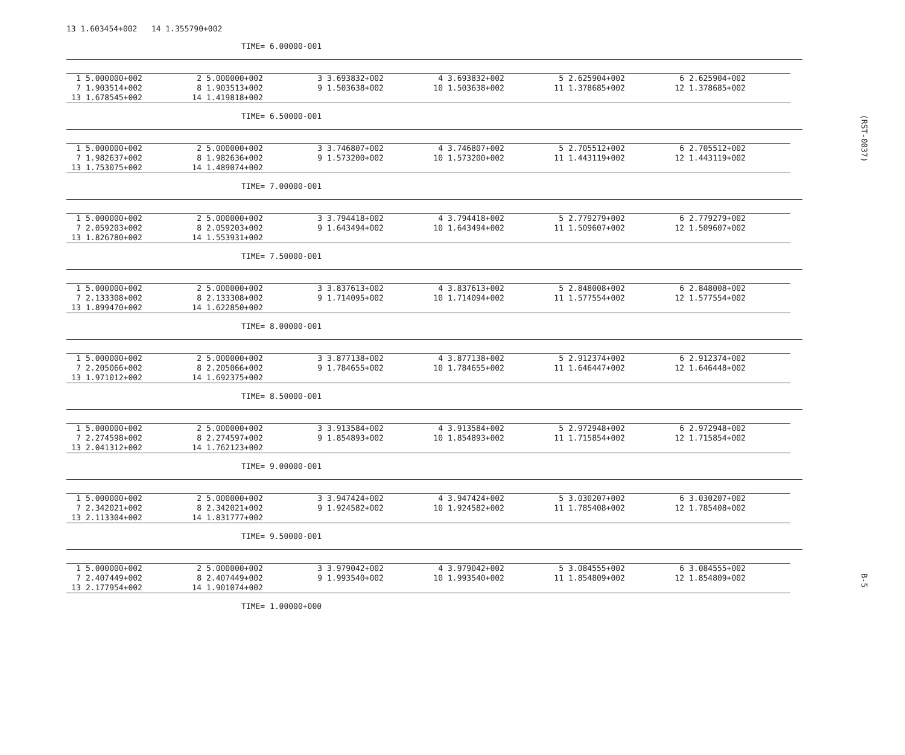(RST-0037)
B-5
13 1.603454+002 14 1.355790+002
TIME= 6.00000-001
| 1 | 5.000000+002 | 2 | 5.000000+002 | 3 | 3.693832+002 | 4 | 3.693832+002 | 5 | 2.625904+002 | 6 | 2.625904+002 |
| 7 | 1.903514+002 | 8 | 1.903513+002 | 9 | 1.503638+002 | 10 | 1.503638+002 | 11 | 1.378685+002 | 12 | 1.378685+002 |
| 13 | 1.678545+002 | 14 | 1.419818+002 | | | | | | | | |
TIME= 6.50000-001
| 1 | 5.000000+002 | 2 | 5.000000+002 | 3 | 3.746807+002 | 4 | 3.746807+002 | 5 | 2.705512+002 | 6 | 2.705512+002 |
| 7 | 1.982637+002 | 8 | 1.982636+002 | 9 | 1.573200+002 | 10 | 1.573200+002 | 11 | 1.443119+002 | 12 | 1.443119+002 |
| 13 | 1.753075+002 | 14 | 1.489074+002 | | | | | | | | |
TIME= 7.00000-001
| 1 | 5.000000+002 | 2 | 5.000000+002 | 3 | 3.794418+002 | 4 | 3.794418+002 | 5 | 2.779279+002 | 6 | 2.779279+002 |
| 7 | 2.059203+002 | 8 | 2.059203+002 | 9 | 1.643494+002 | 10 | 1.643494+002 | 11 | 1.509607+002 | 12 | 1.509607+002 |
| 13 | 1.826780+002 | 14 | 1.553931+002 | | | | | | | | |
TIME= 7.50000-001
| 1 | 5.000000+002 | 2 | 5.000000+002 | 3 | 3.837613+002 | 4 | 3.837613+002 | 5 | 2.848008+002 | 6 | 2.848008+002 |
| 7 | 2.133308+002 | 8 | 2.133308+002 | 9 | 1.714095+002 | 10 | 1.714094+002 | 11 | 1.577554+002 | 12 | 1.577554+002 |
| 13 | 1.899470+002 | 14 | 1.622850+002 | | | | | | | | |
TIME= 8.00000-001
| 1 | 5.000000+002 | 2 | 5.000000+002 | 3 | 3.877138+002 | 4 | 3.877138+002 | 5 | 2.912374+002 | 6 | 2.912374+002 |
| 7 | 2.205066+002 | 8 | 2.205066+002 | 9 | 1.784655+002 | 10 | 1.784655+002 | 11 | 1.646447+002 | 12 | 1.646448+002 |
| 13 | 1.971012+002 | 14 | 1.692375+002 | | | | | | | | |
TIME= 8.50000-001
| 1 | 5.000000+002 | 2 | 5.000000+002 | 3 | 3.913584+002 | 4 | 3.913584+002 | 5 | 2.972948+002 | 6 | 2.972948+002 |
| 7 | 2.274598+002 | 8 | 2.274597+002 | 9 | 1.854893+002 | 10 | 1.854893+002 | 11 | 1.715854+002 | 12 | 1.715854+002 |
| 13 | 2.041312+002 | 14 | 1.762123+002 | | | | | | | | |
TIME= 9.00000-001
| 1 | 5.000000+002 | 2 | 5.000000+002 | 3 | 3.947424+002 | 4 | 3.947424+002 | 5 | 3.030207+002 | 6 | 3.030207+002 |
| 7 | 2.342021+002 | 8 | 2.342021+002 | 9 | 1.924582+002 | 10 | 1.924582+002 | 11 | 1.785408+002 | 12 | 1.785408+002 |
| 13 | 2.113304+002 | 14 | 1.831777+002 | | | | | | | | |
TIME= 9.50000-001
| 1 | 5.000000+002 | 2 | 5.000000+002 | 3 | 3.979042+002 | 4 | 3.979042+002 | 5 | 3.084555+002 | 6 | 3.084555+002 |
| 7 | 2.407449+002 | 8 | 2.407449+002 | 9 | 1.993540+002 | 10 | 1.993540+002 | 11 | 1.854809+002 | 12 | 1.854809+002 |
| 13 | 2.177954+002 | 14 | 1.901074+002 | | | | | | | | |
TIME= 1.00000+000